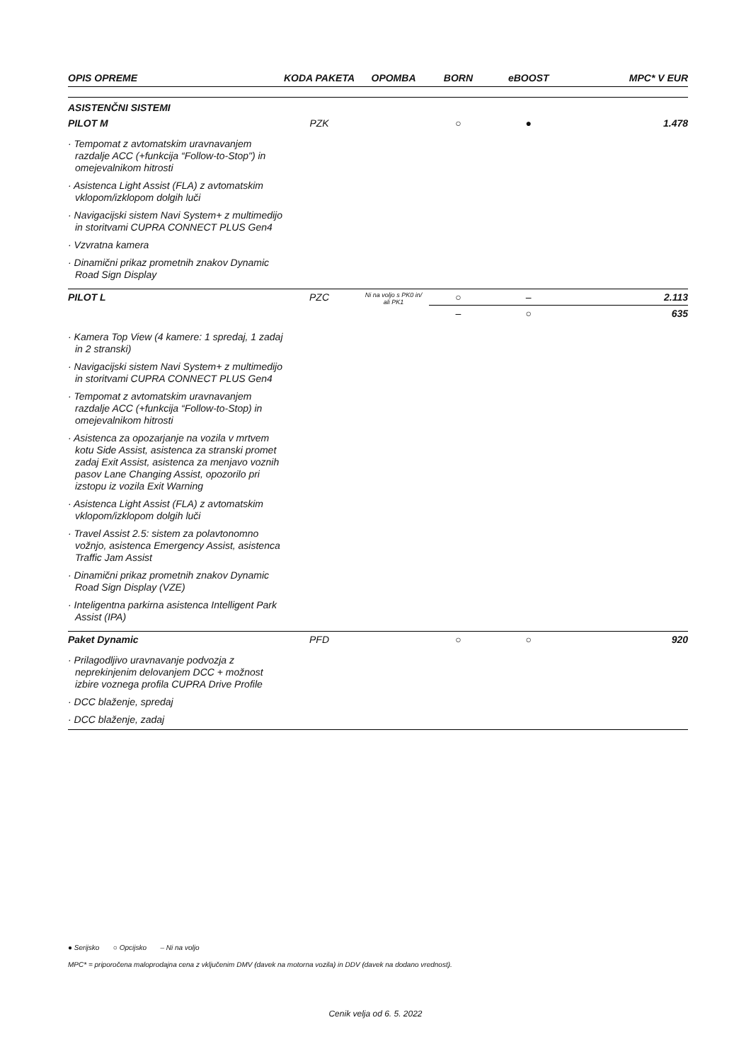| OPIS OPREME | KODA PAKETA | OPOMBA | BORN | eBOOST | MPC* V EUR |
| --- | --- | --- | --- | --- | --- |
| ASISTENČNI SISTEMI | | | | | |
| PILOT M | PZK | | ○ | ● | 1.478 |
| · Tempomat z avtomatskim uravnavanjem razdalje ACC (+funkcija “Follow-to-Stop") in omejevalnikom hitrosti · Asistenca Light Assist (FLA) z avtomatskim vklopom/izklopom dolgih luči · Navigacijski sistem Navi System+ z multimedijo in storitvami CUPRA CONNECT PLUS Gen4 · Vzvratna kamera · Dinamični prikaz prometnih znakov Dynamic Road Sign Display | | | | | |
| PILOT L | PZC | Ni na voljo s PK0 in/ ali PK1 | ○ | – | 2.113 |
| | | | – | ○ | 635 |
| · Kamera Top View (4 kamere: 1 spredaj, 1 zadaj in 2 stranski) · Navigacijski sistem Navi System+ z multimedijo in storitvami CUPRA CONNECT PLUS Gen4 · Tempomat z avtomatskim uravnavanjem razdalje ACC (+funkcija “Follow-to-Stop) in omejevalnikom hitrosti · Asistenca za opozarjanje na vozila v mrtvem kotu Side Assist, asistenca za stranski promet zadaj Exit Assist, asistenca za menjavo voznih pasov Lane Changing Assist, opozorilo pri izstopu iz vozila Exit Warning · Asistenca Light Assist (FLA) z avtomatskim vklopom/izklopom dolgih luči · Travel Assist 2.5: sistem za polavtonomno vožnjo, asistenca Emergency Assist, asistenca Traffic Jam Assist · Dinamični prikaz prometnih znakov Dynamic Road Sign Display (VZE) · Inteligentna parkirna asistenca Intelligent Park Assist (IPA) | | | | | |
| Paket Dynamic | PFD | | ○ | ○ | 920 |
| · Prilagodljivo uravnavanje podvozja z neprekinjenim delovanjem DCC + možnost izbire voznega profila CUPRA Drive Profile · DCC blaženje, spredaj · DCC blaženje, zadaj | | | | | |
● Serijsko ○ Opcijsko – Ni na voljo
MPC* = priporočena maloprodajna cena z vključenim DMV (davek na motorna vozila) in DDV (davek na dodano vrednost).
Cenik velja od 6. 5. 2022